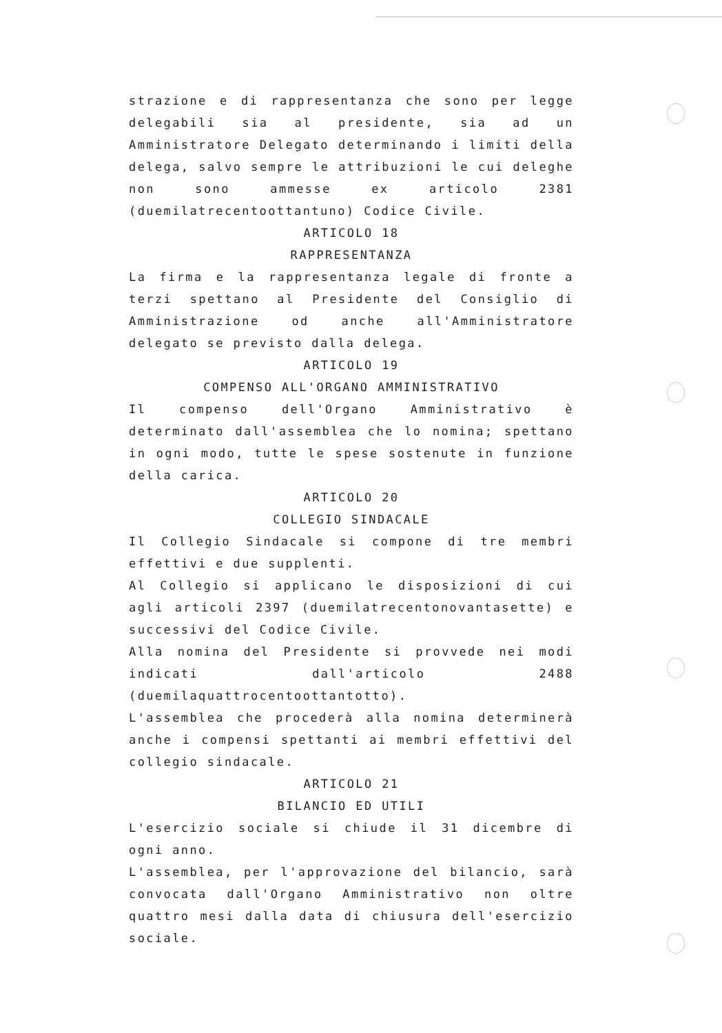strazione e di rappresentanza che sono per legge delegabili sia al presidente, sia ad un Amministratore Delegato determinando i limiti della delega, salvo sempre le attribuzioni le cui deleghe non sono ammesse ex articolo 2381 (duemilatrecentoottantuno) Codice Civile.
ARTICOLO 18
RAPPRESENTANZA
La firma e la rappresentanza legale di fronte a terzi spettano al Presidente del Consiglio di Amministrazione od anche all'Amministratore delegato se previsto dalla delega.
ARTICOLO 19
COMPENSO ALL'ORGANO AMMINISTRATIVO
Il compenso dell'Organo Amministrativo è determinato dall'assemblea che lo nomina; spettano in ogni modo, tutte le spese sostenute in funzione della carica.
ARTICOLO 20
COLLEGIO SINDACALE
Il Collegio Sindacale si compone di tre membri effettivi e due supplenti.
Al Collegio si applicano le disposizioni di cui agli articoli 2397 (duemilatrecentonovantasette) e successivi del Codice Civile.
Alla nomina del Presidente si provvede nei modi indicati dall'articolo 2488 (duemilaquattrocentoottantotto).
L'assemblea che procederà alla nomina determinerà anche i compensi spettanti ai membri effettivi del collegio sindacale.
ARTICOLO 21
BILANCIO ED UTILI
L'esercizio sociale si chiude il 31 dicembre di ogni anno.
L'assemblea, per l'approvazione del bilancio, sarà convocata dall'Organo Amministrativo non oltre quattro mesi dalla data di chiusura dell'esercizio sociale.